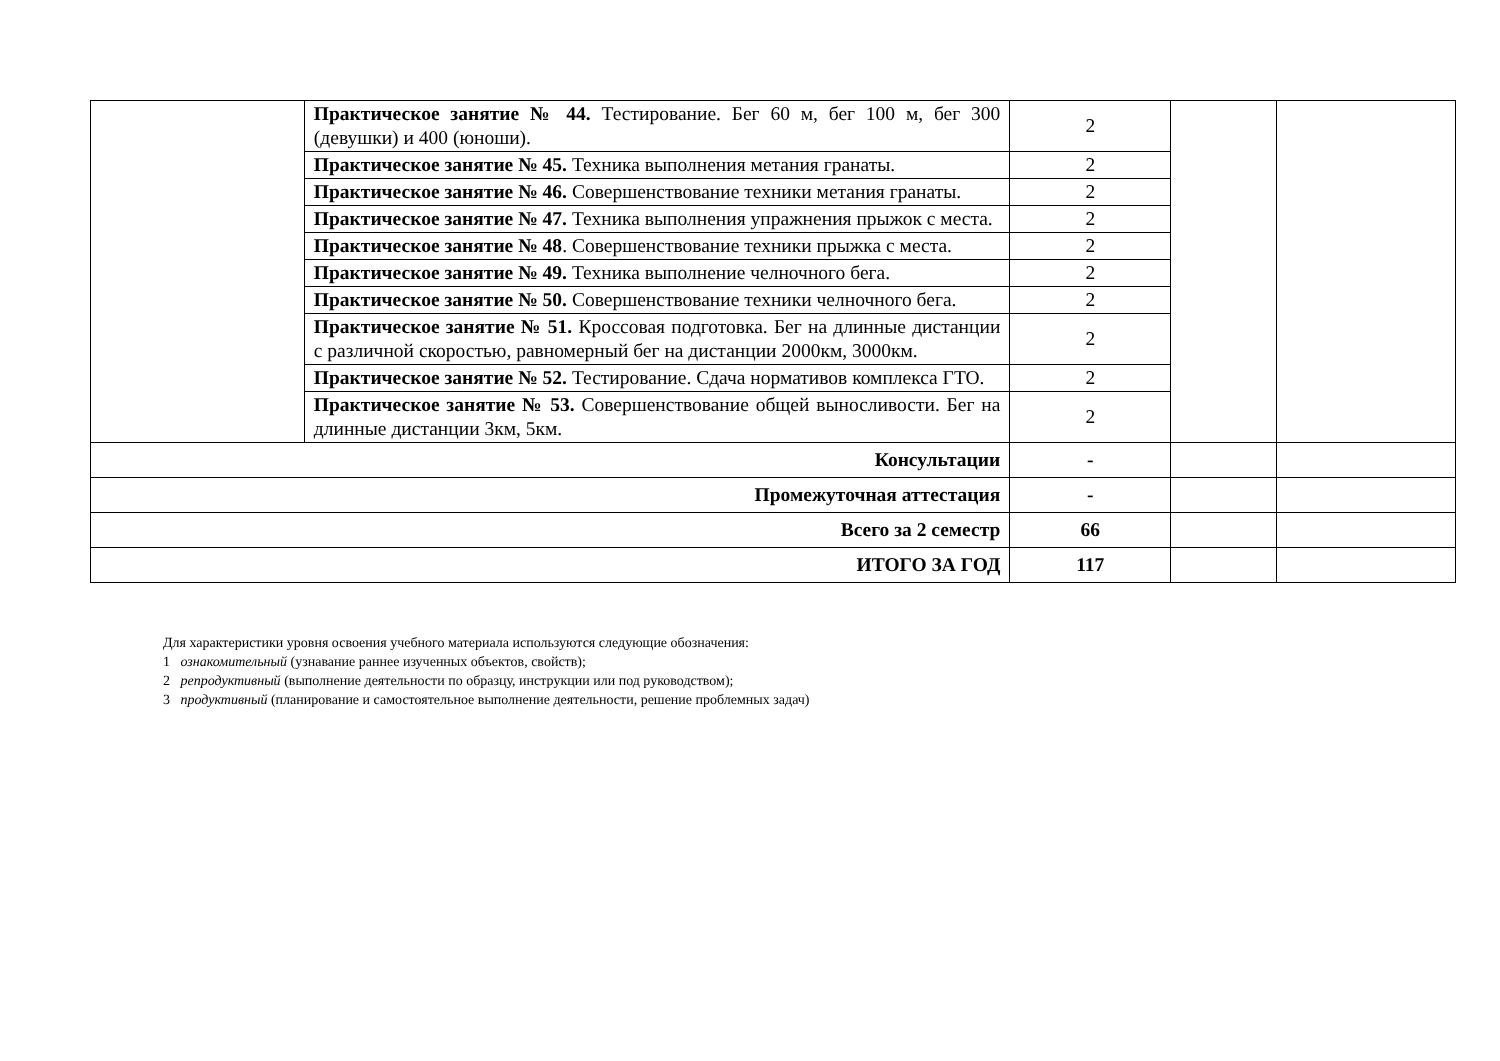| | Практическое занятие № 44. Тестирование. Бег 60 м, бег 100 м, бег 300 (девушки) и 400 (юноши). | 2 | | |
| | Практическое занятие № 45. Техника выполнения метания гранаты. | 2 | | |
| | Практическое занятие № 46. Совершенствование техники метания гранаты. | 2 | | |
| | Практическое занятие № 47. Техника выполнения упражнения прыжок с места. | 2 | | |
| | Практическое занятие № 48 . Совершенствование техники прыжка с места. | 2 | | |
| | Практическое занятие № 49. Техника выполнение челночного бега. | 2 | | |
| | Практическое занятие № 50. Совершенствование техники челночного бега. | 2 | | |
| | Практическое занятие № 51. Кроссовая подготовка. Бег на длинные дистанции с различной скоростью, равномерный бег на дистанции 2000км, 3000км. | 2 | | |
| | Практическое занятие № 52. Тестирование. Сдача нормативов комплекса ГТО. | 2 | | |
| | Практическое занятие № 53. Совершенствование общей выносливости. Бег на длинные дистанции 3км, 5км. | 2 | | |
| Консультации | | - | | |
| Промежуточная аттестация | | - | | |
| Всего за 2 семестр | | 66 | | |
| ИТОГО ЗА ГОД | | 117 | | |
Для характеристики уровня освоения учебного материала используются следующие обозначения:
1 ознакомительный (узнавание раннее изученных объектов, свойств);
2 репродуктивный (выполнение деятельности по образцу, инструкции или под руководством);
3 продуктивный (планирование и самостоятельное выполнение деятельности, решение проблемных задач)